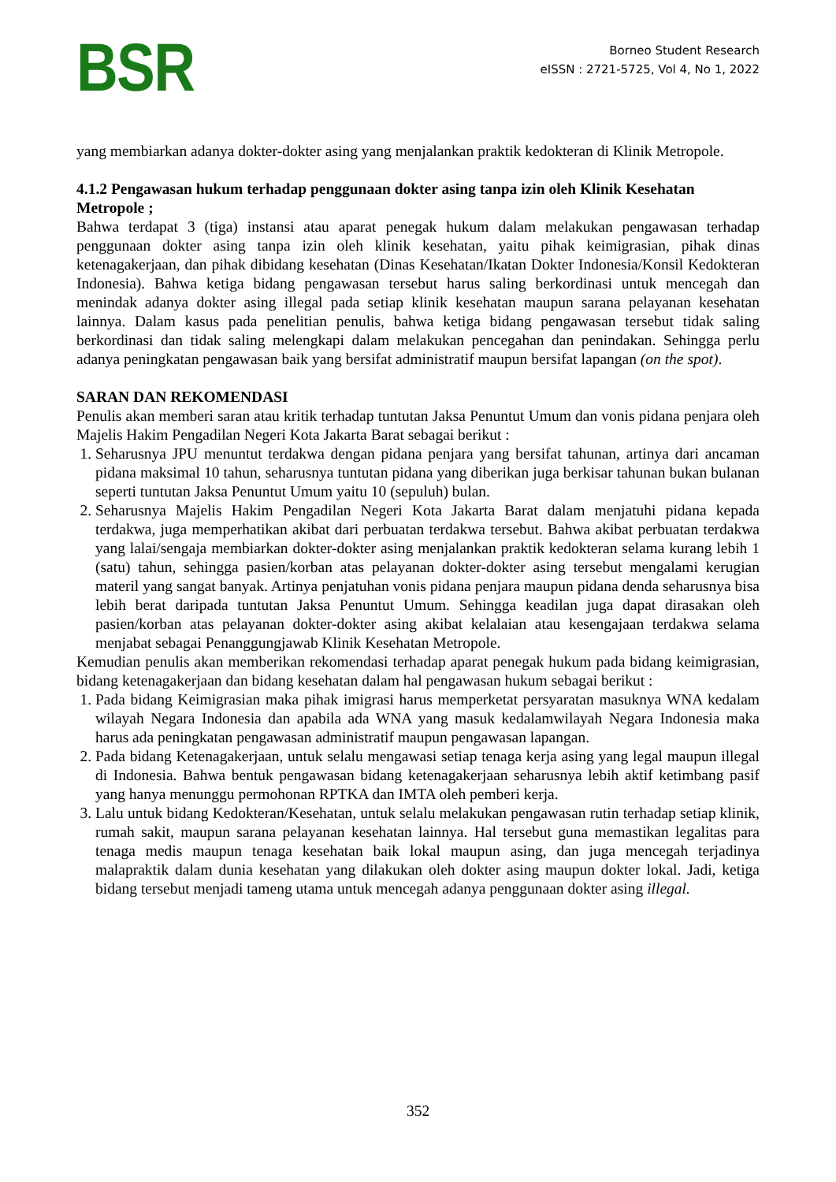BSR
Borneo Student Research
eISSN : 2721-5725, Vol 4, No 1, 2022
yang membiarkan adanya dokter-dokter asing yang menjalankan praktik kedokteran di Klinik Metropole.
4.1.2 Pengawasan hukum terhadap penggunaan dokter asing tanpa izin oleh Klinik Kesehatan Metropole ;
Bahwa terdapat 3 (tiga) instansi atau aparat penegak hukum dalam melakukan pengawasan terhadap penggunaan dokter asing tanpa izin oleh klinik kesehatan, yaitu pihak keimigrasian, pihak dinas ketenagakerjaan, dan pihak dibidang kesehatan (Dinas Kesehatan/Ikatan Dokter Indonesia/Konsil Kedokteran Indonesia). Bahwa ketiga bidang pengawasan tersebut harus saling berkordinasi untuk mencegah dan menindak adanya dokter asing illegal pada setiap klinik kesehatan maupun sarana pelayanan kesehatan lainnya. Dalam kasus pada penelitian penulis, bahwa ketiga bidang pengawasan tersebut tidak saling berkordinasi dan tidak saling melengkapi dalam melakukan pencegahan dan penindakan. Sehingga perlu adanya peningkatan pengawasan baik yang bersifat administratif maupun bersifat lapangan (on the spot).
SARAN DAN REKOMENDASI
Penulis akan memberi saran atau kritik terhadap tuntutan Jaksa Penuntut Umum dan vonis pidana penjara oleh Majelis Hakim Pengadilan Negeri Kota Jakarta Barat sebagai berikut :
1. Seharusnya JPU menuntut terdakwa dengan pidana penjara yang bersifat tahunan, artinya dari ancaman pidana maksimal 10 tahun, seharusnya tuntutan pidana yang diberikan juga berkisar tahunan bukan bulanan seperti tuntutan Jaksa Penuntut Umum yaitu 10 (sepuluh) bulan.
2. Seharusnya Majelis Hakim Pengadilan Negeri Kota Jakarta Barat dalam menjatuhi pidana kepada terdakwa, juga memperhatikan akibat dari perbuatan terdakwa tersebut. Bahwa akibat perbuatan terdakwa yang lalai/sengaja membiarkan dokter-dokter asing menjalankan praktik kedokteran selama kurang lebih 1 (satu) tahun, sehingga pasien/korban atas pelayanan dokter-dokter asing tersebut mengalami kerugian materil yang sangat banyak. Artinya penjatuhan vonis pidana penjara maupun pidana denda seharusnya bisa lebih berat daripada tuntutan Jaksa Penuntut Umum. Sehingga keadilan juga dapat dirasakan oleh pasien/korban atas pelayanan dokter-dokter asing akibat kelalaian atau kesengajaan terdakwa selama menjabat sebagai Penanggungjawab Klinik Kesehatan Metropole.
Kemudian penulis akan memberikan rekomendasi terhadap aparat penegak hukum pada bidang keimigrasian, bidang ketenagakerjaan dan bidang kesehatan dalam hal pengawasan hukum sebagai berikut :
1. Pada bidang Keimigrasian maka pihak imigrasi harus memperketat persyaratan masuknya WNA kedalam wilayah Negara Indonesia dan apabila ada WNA yang masuk kedalamwilayah Negara Indonesia maka harus ada peningkatan pengawasan administratif maupun pengawasan lapangan.
2. Pada bidang Ketenagakerjaan, untuk selalu mengawasi setiap tenaga kerja asing yang legal maupun illegal di Indonesia. Bahwa bentuk pengawasan bidang ketenagakerjaan seharusnya lebih aktif ketimbang pasif yang hanya menunggu permohonan RPTKA dan IMTA oleh pemberi kerja.
3. Lalu untuk bidang Kedokteran/Kesehatan, untuk selalu melakukan pengawasan rutin terhadap setiap klinik, rumah sakit, maupun sarana pelayanan kesehatan lainnya. Hal tersebut guna memastikan legalitas para tenaga medis maupun tenaga kesehatan baik lokal maupun asing, dan juga mencegah terjadinya malapraktik dalam dunia kesehatan yang dilakukan oleh dokter asing maupun dokter lokal. Jadi, ketiga bidang tersebut menjadi tameng utama untuk mencegah adanya penggunaan dokter asing illegal.
352